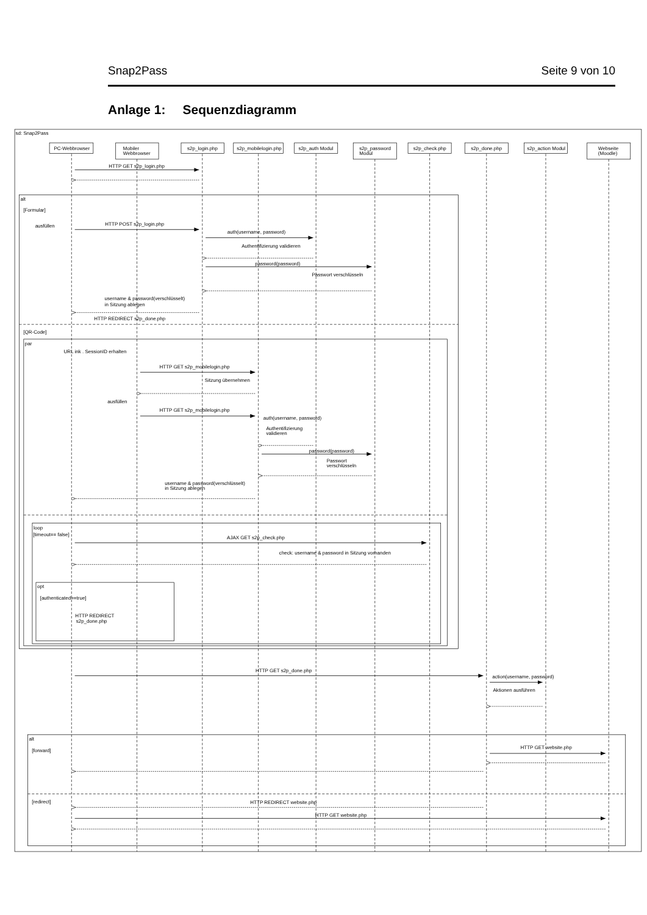Snap2Pass Seite 9 von 10
Anlage 1: Sequenzdiagramm
sd: Snap2Pass
PC-Webbrowser
Mobiler
Webbrowser
s2p_login.php
s2p_mobilelogin.php
s2p_auth Modul
s2p_password
Modul
s2p_check.php
s2p_done.php
s2p_action Modul
Webseite
(Moodle)
HTTP GET s2p_login.php
alt
[Formular]
ausfüllen
HTTP POST s2p_login.php
auth(username, password)
Authentifizierung validieren
password(password)
Passwort verschlüsseln
username & password(verschlüsselt)
in Sitzung ablegen
HTTP REDIRECT s2p_done.php
[QR-Code]
par
URL ink . SessionID erhalten
HTTP GET s2p_mobilelogin.php
Sitzung übernehmen
ausfüllen
HTTP GET s2p_mobilelogin.php
auth(username, password)
Authentifizierung
validieren
password(password)
Passwort
verschlüsseln
username & password(verschlüsselt)
in Sitzung ablegen
loop
[timeout== false]
AJAX GET s2p_check.php
check: username & password in Sitzung vorhanden
opt
[authenticated==true]
HTTP REDIRECT
s2p_done.php
HTTP GET s2p_done.php
action(username, password)
Aktionen ausführen
alt
[forward]
HTTP GET website.php
[redirect]
HTTP REDIRECT website.php
HTTP GET website.php